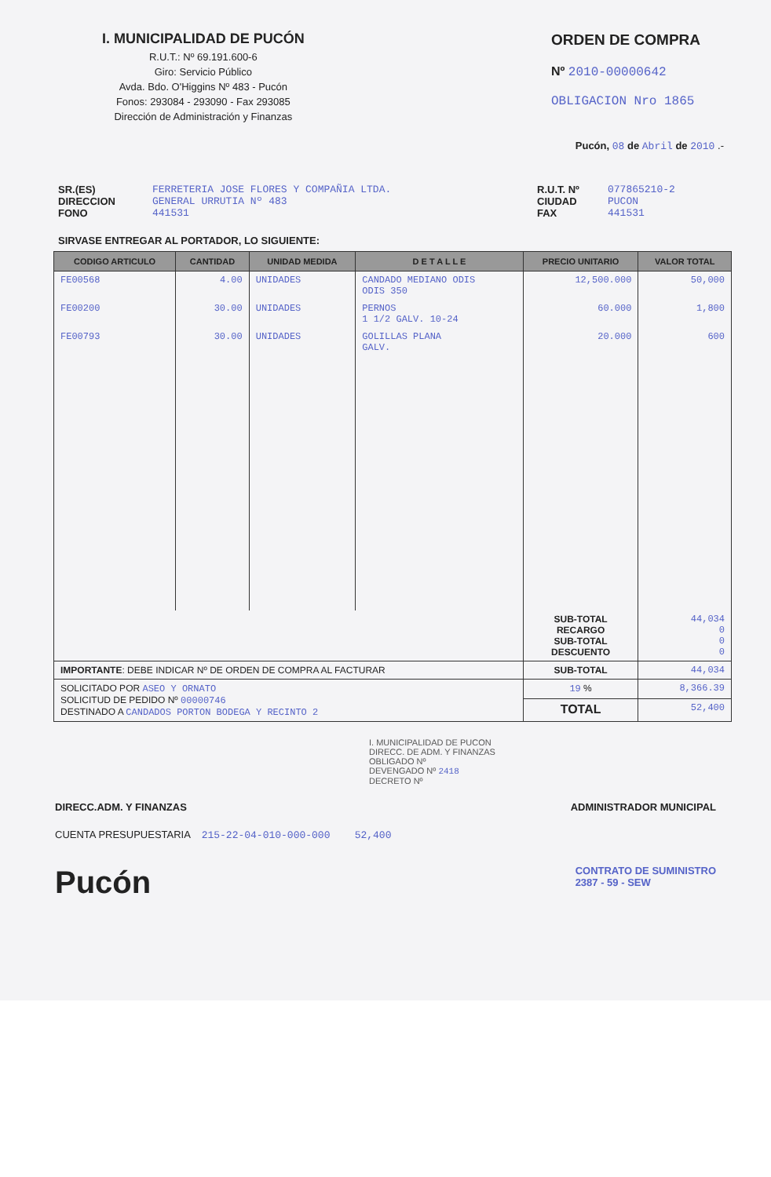I. MUNICIPALIDAD DE PUCÓN
R.U.T.: Nº 69.191.600-6
Giro: Servicio Público
Avda. Bdo. O'Higgins Nº 483 - Pucón
Fonos: 293084 - 293090 - Fax 293085
Dirección de Administración y Finanzas
ORDEN DE COMPRA
Nº 2010-00000642
OBLIGACION Nro 1865
Pucón, 08 de Abril de 2010 .-
SR.(ES)
DIRECCION
FONO
FERRETERIA JOSE FLORES Y COMPAÑIA LTDA.
GENERAL URRUTIA Nº 483
441531
R.U.T. Nº
CIUDAD
FAX
077865210-2
PUCON
441531
SIRVASE ENTREGAR AL PORTADOR, LO SIGUIENTE:
| CODIGO ARTICULO | CANTIDAD | UNIDAD MEDIDA | D E T A L L E | PRECIO UNITARIO | VALOR TOTAL |
| --- | --- | --- | --- | --- | --- |
| FE00568 | 4.00 | UNIDADES | CANDADO MEDIANO ODIS ODIS 350 | 12,500.000 | 50,000 |
| FE00200 | 30.00 | UNIDADES | PERNOS 1 1/2 GALV. 10-24 | 60.000 | 1,800 |
| FE00793 | 30.00 | UNIDADES | GOLILLAS PLANA GALV. | 20.000 | 600 |
| | | | | SUB-TOTAL RECARGO SUB-TOTAL DESCUENTO | 44,034 0 0 0 |
| IMPORTANTE : DEBE INDICAR Nº DE ORDEN DE COMPRA AL FACTURAR | | | | SUB-TOTAL | 44,034 |
| SOLICITADO POR ASEO Y ORNATO SOLICITUD DE PEDIDO Nº 00000746 DESTINADO A CANDADOS PORTON BODEGA Y RECINTO 2 | | | | 19 % | 8,366.39 |
| | | | | TOTAL | 52,400 |
I. MUNICIPALIDAD DE PUCON
DIRECC. DE ADM. Y FINANZAS
OBLIGADO Nº
DEVENGADO Nº 2418
DECRETO Nº
DIRECC.ADM. Y FINANZAS ADMINISTRADOR MUNICIPAL
CUENTA PRESUPUESTARIA 215-22-04-010-000-000 52,400
Pucón CONTRATO DE SUMINISTRO
2387 - 59 - SEW